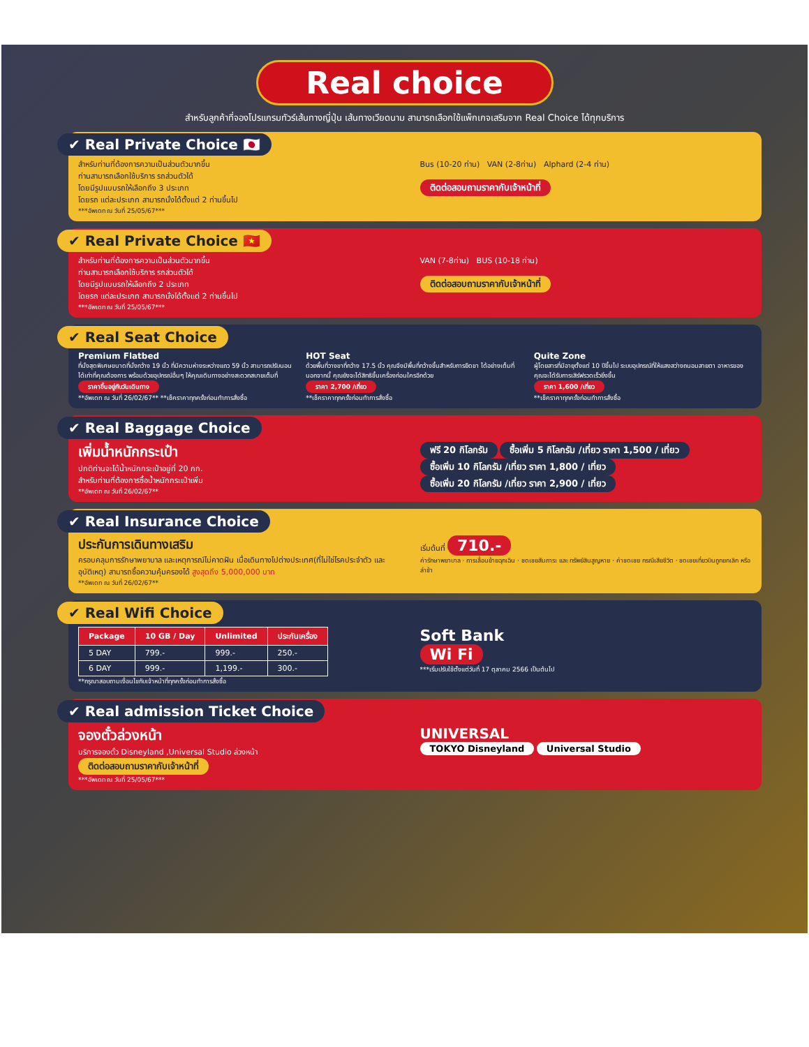Real choice
สำหรับลูกค้าที่จองโปรแกรมทัวร์เส้นทางญี่ปุ่น เส้นทางเวียดนาม สามารถเลือกใช้แพ็กเกจเสริมจาก Real Choice ได้ทุกบริการ
✔ Real Private Choice 🇯🇵
สำหรับท่านที่ต้องการความเป็นส่วนตัวมากขึ้น
ท่านสามารถเลือกใช้บริการ รถส่วนตัวได้
โดยมีรูปแบบรถให้เลือกถึง 3 ประเภท
โดยรถ แต่ละประเภท สามารถนั่งได้ตั้งแต่ 2 ท่านขึ้นไป
***อัพเดท ณ วันที่ 25/05/67***
Bus (10-20 ท่าน) VAN (2-8ท่าน) Alphard (2-4 ท่าน)
ติดต่อสอบถามราคากับเจ้าหน้าที่
✔ Real Private Choice 🇻🇳
สำหรับท่านที่ต้องการความเป็นส่วนตัวมากขึ้น
ท่านสามารถเลือกใช้บริการ รถส่วนตัวได้
โดยมีรูปแบบรถให้เลือกถึง 2 ประเภท
โดยรถ แต่ละประเภท สามารถนั่งได้ตั้งแต่ 2 ท่านขึ้นไป
***อัพเดท ณ วันที่ 25/05/67***
VAN (7-8ท่าน) BUS (10-18 ท่าน)
ติดต่อสอบถามราคากับเจ้าหน้าที่
✔ Real Seat Choice
Premium Flatbed
ที่นั่งสุดพิเศษขนาดที่นั่งกว้าง 19 นิ้ว ที่มีความห่างระหว่างแถว 59 นิ้ว สามารถปรับนอนได้เท่าที่คุณต้องการ พร้อมด้วยอุปกรณ์อื่นๆ ให้คุณเดินทางอย่างสะดวกสบายเต็มที่
ราคาขึ้นอยู่กับวันเดินทาง
**อัพเดท ณ วันที่ 26/02/67** **เช็คราคาทุกครั้งก่อนทำการสั่งซื้อ
HOT Seat
ด้วยพื้นที่วางขาที่กว้าง 17.5 นิ้ว คุณจึงมีพื้นที่กว้างขึ้นสำหรับการยืดขา ได้อย่างเต็มที่ นอกจากนี้ คุณยังจะได้สิทธิขึ้นเครื่องก่อนใครอีกด้วย
ราคา 2,700 /เที่ยว
**เช็คราคาทุกครั้งก่อนทำการสั่งซื้อ
Quite Zone
ผู้โดยสารที่มีอายุตั้งแต่ 10 ปีขึ้นไป ระบบอุปกรณ์ที่ให้แสงสว่างถนอมสายตา อาหารของคุณจะได้รับการเสิร์ฟรวดเร็วยิ่งขึ้น
ราคา 1,600 /เที่ยว
**เช็คราคาทุกครั้งก่อนทำการสั่งซื้อ
✔ Real Baggage Choice
เพิ่มน้ำหนักกระเป๋า
ปกติท่านจะได้น้ำหนักกระเป๋าอยู่ที่ 20 กก.
สำหรับท่านที่ต้องการซื้อน้ำหนักกระเป๋าเพิ่ม
**อัพเดท ณ วันที่ 26/02/67**
ฟรี 20 กิโลกรัม ซื้อเพิ่ม 5 กิโลกรัม /เที่ยว ราคา 1,500 / เที่ยว
ซื้อเพิ่ม 10 กิโลกรัม /เที่ยว ราคา 1,800 / เที่ยว ซื้อเพิ่ม 20 กิโลกรัม /เที่ยว ราคา 2,900 / เที่ยว
✔ Real Insurance Choice
ประกันการเดินทางเสริม
ครอบคลุมการรักษาพยาบาล และเหตุการณ์ไม่คาดฝัน เมื่อเดินทางไปต่างประเทศ(ที่ไม่ใช่โรคประจำตัว และ อุบัติเหตุ) สามารถซื้อความคุ้มครองได้ สูงสุดถึง 5,000,000 บาท
**อัพเดท ณ วันที่ 26/02/67**
เริ่มต้นที่ 710.-
ค่ารักษาพยาบาล · การเลื่อนย้ายฉุกเฉิน · ชดเชยสัมภาระ และ ทรัพย์สินสูญหาย · ค่าชดเชย กรณีเสียชีวิต · ชดเชยเที่ยวบินถูกยกเลิก หรือ ล่าช้า
✔ Real Wifi Choice
| Package | 10 GB / Day | Unlimited | ประกันเครื่อง |
| --- | --- | --- | --- |
| 5 DAY | 799.- | 999.- | 250.- |
| 6 DAY | 999.- | 1,199.- | 300.- |
**กรุณาสอบถามเงื่อนไขกับเจ้าหน้าที่ทุกครั้งก่อนทำการสั่งซื้อ
Soft Bank
Wi Fi
***เริ่มปรับใช้ตั้งแต่วันที่ 17 ตุลาคม 2566 เป็นต้นไป
✔ Real admission Ticket Choice
จองตั๋วล่วงหน้า
บริการจองตั๋ว Disneyland ,Universal Studio ล่วงหน้า
ติดต่อสอบถามราคากับเจ้าหน้าที่
***อัพเดท ณ วันที่ 25/05/67***
UNIVERSAL
TOKYO Disneyland Universal Studio